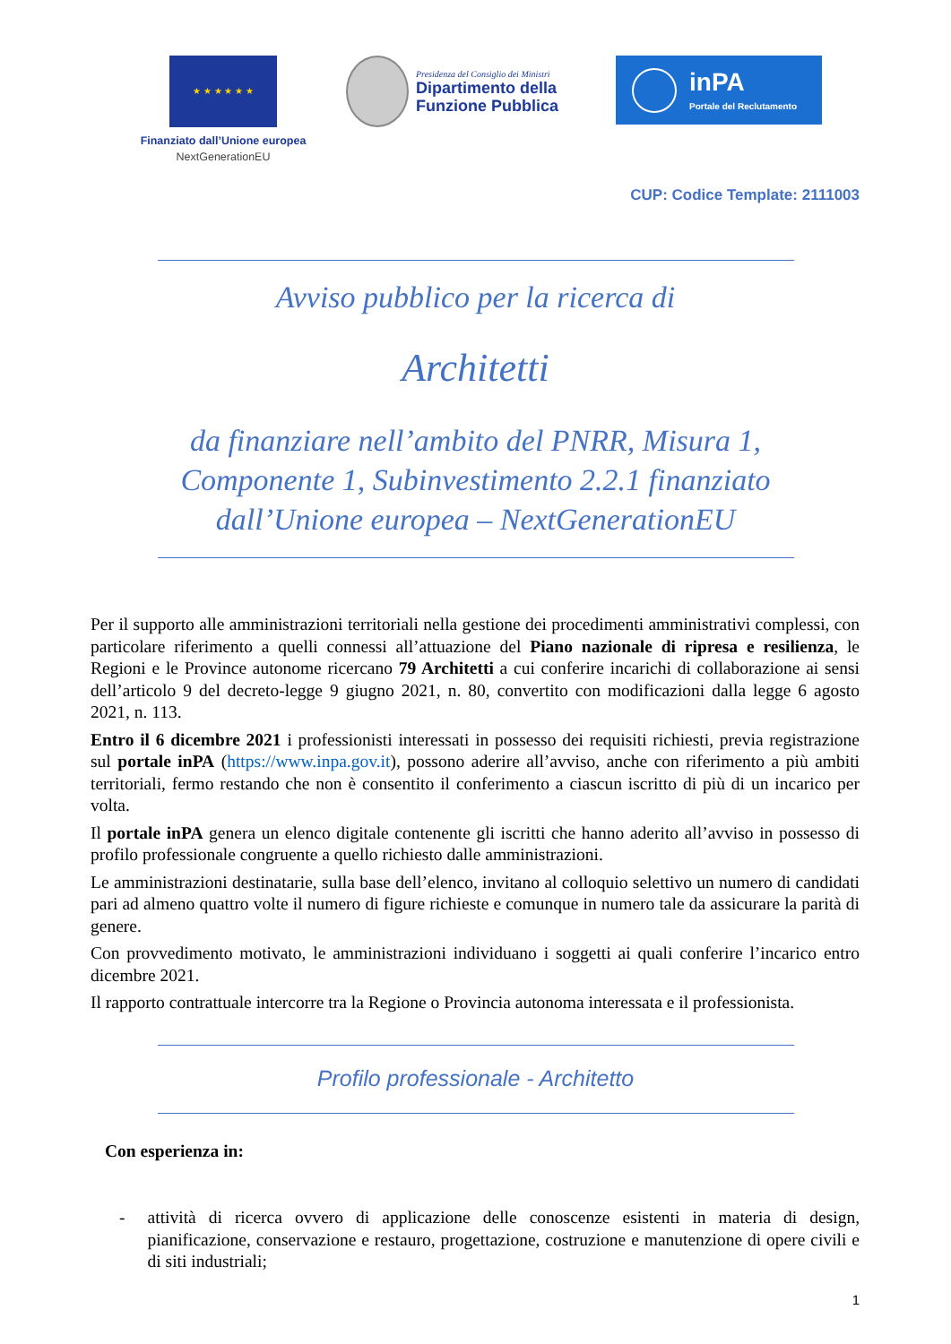★ ★ ★ ★ ★ ★
Finanziato dall’Unione europea
NextGenerationEU
Presidenza del Consiglio dei Ministri
Dipartimento della
Funzione Pubblica
inPA
Portale del Reclutamento
CUP: Codice Template: 2111003
Avviso pubblico per la ricerca di
Architetti
da finanziare nell’ambito del PNRR, Misura 1,
Componente 1, Subinvestimento 2.2.1 finanziato
dall’Unione europea – NextGenerationEU
Per il supporto alle amministrazioni territoriali nella gestione dei procedimenti amministrativi complessi, con particolare riferimento a quelli connessi all’attuazione del Piano nazionale di ripresa e resilienza, le Regioni e le Province autonome ricercano 79 Architetti a cui conferire incarichi di collaborazione ai sensi dell’articolo 9 del decreto-legge 9 giugno 2021, n. 80, convertito con modificazioni dalla legge 6 agosto 2021, n. 113.
Entro il 6 dicembre 2021 i professionisti interessati in possesso dei requisiti richiesti, previa registrazione sul portale inPA (https://www.inpa.gov.it), possono aderire all’avviso, anche con riferimento a più ambiti territoriali, fermo restando che non è consentito il conferimento a ciascun iscritto di più di un incarico per volta.
Il portale inPA genera un elenco digitale contenente gli iscritti che hanno aderito all’avviso in possesso di profilo professionale congruente a quello richiesto dalle amministrazioni.
Le amministrazioni destinatarie, sulla base dell’elenco, invitano al colloquio selettivo un numero di candidati pari ad almeno quattro volte il numero di figure richieste e comunque in numero tale da assicurare la parità di genere.
Con provvedimento motivato, le amministrazioni individuano i soggetti ai quali conferire l’incarico entro dicembre 2021.
Il rapporto contrattuale intercorre tra la Regione o Provincia autonoma interessata e il professionista.
Profilo professionale - Architetto
Con esperienza in:
- attività di ricerca ovvero di applicazione delle conoscenze esistenti in materia di design, pianificazione, conservazione e restauro, progettazione, costruzione e manutenzione di opere civili e di siti industriali;
1